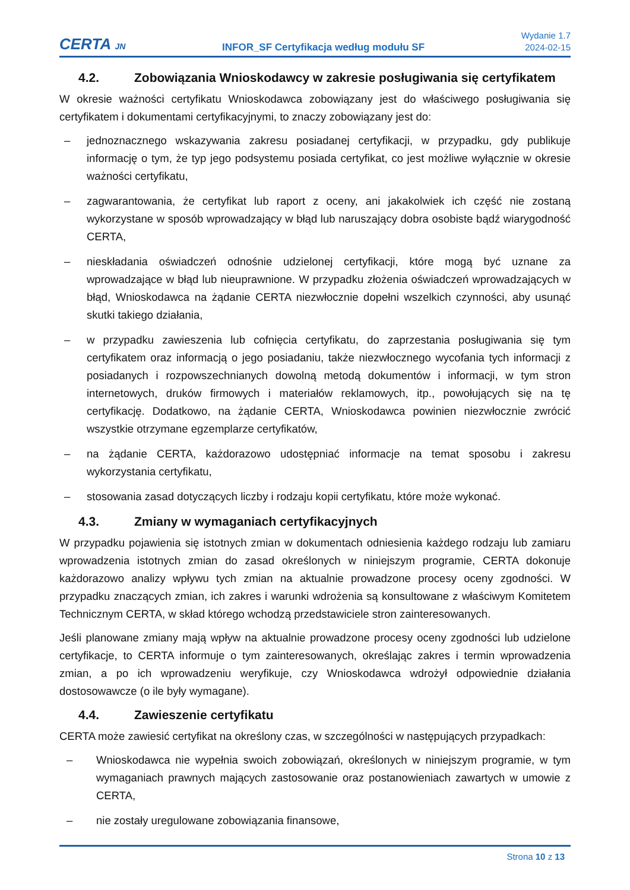CERTA JN
INFOR_SF Certyfikacja według modułu SF
Wydanie 1.7
2024-02-15
4.2. Zobowiązania Wnioskodawcy w zakresie posługiwania się certyfikatem
W okresie ważności certyfikatu Wnioskodawca zobowiązany jest do właściwego posługiwania się certyfikatem i dokumentami certyfikacyjnymi, to znaczy zobowiązany jest do:
– jednoznacznego wskazywania zakresu posiadanej certyfikacji, w przypadku, gdy publikuje informację o tym, że typ jego podsystemu posiada certyfikat, co jest możliwe wyłącznie w okresie ważności certyfikatu,
– zagwarantowania, że certyfikat lub raport z oceny, ani jakakolwiek ich część nie zostaną wykorzystane w sposób wprowadzający w błąd lub naruszający dobra osobiste bądź wiarygodność CERTA,
– nieskładania oświadczeń odnośnie udzielonej certyfikacji, które mogą być uznane za wprowadzające w błąd lub nieuprawnione. W przypadku złożenia oświadczeń wprowadzających w błąd, Wnioskodawca na żądanie CERTA niezwłocznie dopełni wszelkich czynności, aby usunąć skutki takiego działania,
– w przypadku zawieszenia lub cofnięcia certyfikatu, do zaprzestania posługiwania się tym certyfikatem oraz informacją o jego posiadaniu, także niezwłocznego wycofania tych informacji z posiadanych i rozpowszechnianych dowolną metodą dokumentów i informacji, w tym stron internetowych, druków firmowych i materiałów reklamowych, itp., powołujących się na tę certyfikację. Dodatkowo, na żądanie CERTA, Wnioskodawca powinien niezwłocznie zwrócić wszystkie otrzymane egzemplarze certyfikatów,
– na żądanie CERTA, każdorazowo udostępniać informacje na temat sposobu i zakresu wykorzystania certyfikatu,
– stosowania zasad dotyczących liczby i rodzaju kopii certyfikatu, które może wykonać.
4.3. Zmiany w wymaganiach certyfikacyjnych
W przypadku pojawienia się istotnych zmian w dokumentach odniesienia każdego rodzaju lub zamiaru wprowadzenia istotnych zmian do zasad określonych w niniejszym programie, CERTA dokonuje każdorazowo analizy wpływu tych zmian na aktualnie prowadzone procesy oceny zgodności. W przypadku znaczących zmian, ich zakres i warunki wdrożenia są konsultowane z właściwym Komitetem Technicznym CERTA, w skład którego wchodzą przedstawiciele stron zainteresowanych.
Jeśli planowane zmiany mają wpływ na aktualnie prowadzone procesy oceny zgodności lub udzielone certyfikacje, to CERTA informuje o tym zainteresowanych, określając zakres i termin wprowadzenia zmian, a po ich wprowadzeniu weryfikuje, czy Wnioskodawca wdrożył odpowiednie działania dostosowawcze (o ile były wymagane).
4.4. Zawieszenie certyfikatu
CERTA może zawiesić certyfikat na określony czas, w szczególności w następujących przypadkach:
– Wnioskodawca nie wypełnia swoich zobowiązań, określonych w niniejszym programie, w tym wymaganiach prawnych mających zastosowanie oraz postanowieniach zawartych w umowie z CERTA,
– nie zostały uregulowane zobowiązania finansowe,
Strona 10 z 13